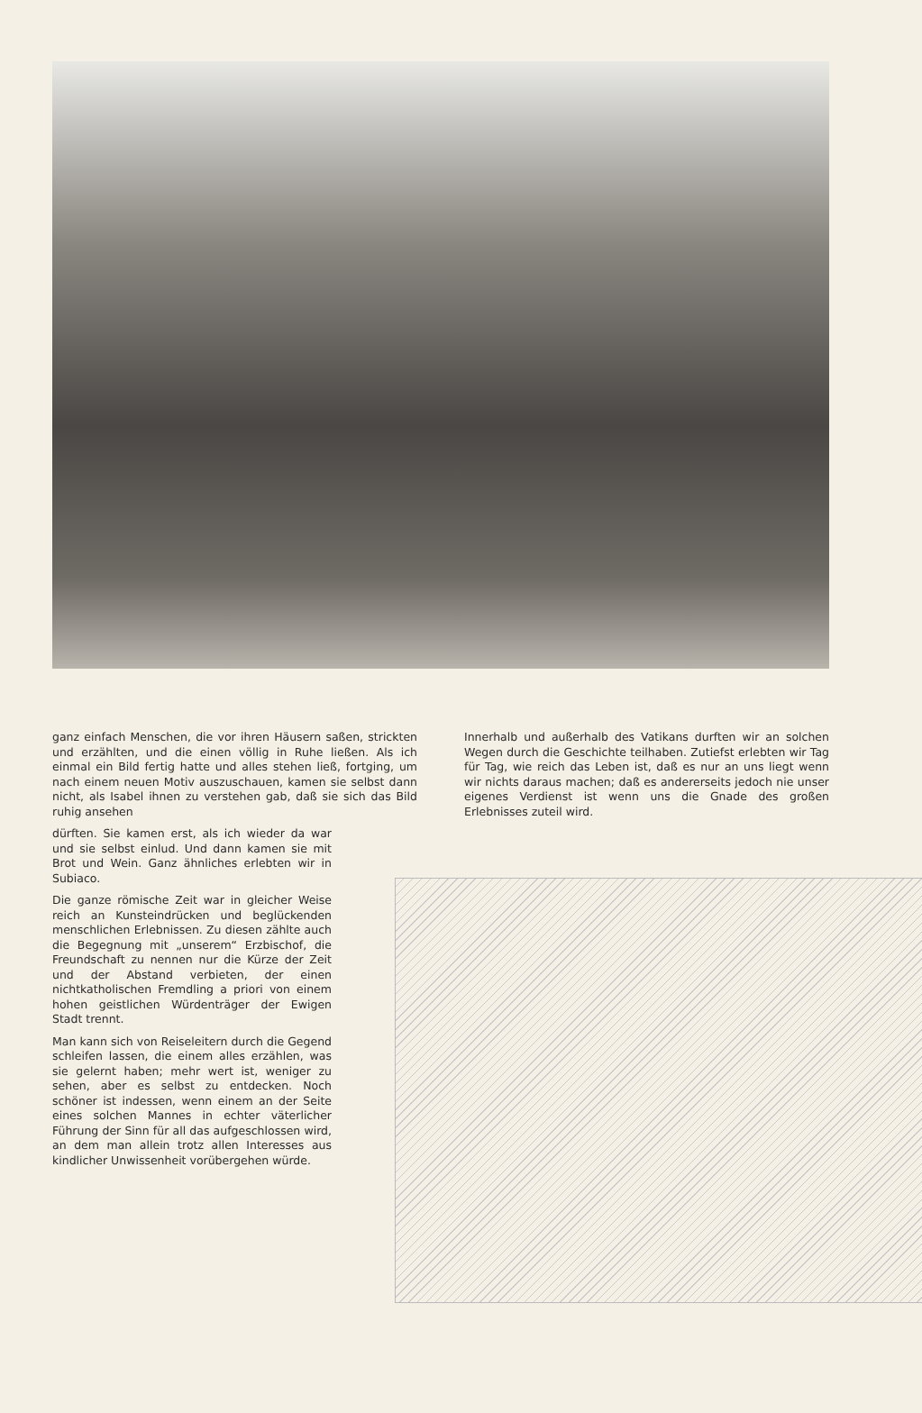ganz einfach Menschen, die vor ihren Häusern saßen, strickten und erzählten, und die einen völlig in Ruhe ließen. Als ich einmal ein Bild fertig hatte und alles stehen ließ, fortging, um nach einem neuen Motiv auszuschauen, kamen sie selbst dann nicht, als Isabel ihnen zu verstehen gab, daß sie sich das Bild ruhig ansehen
dürften. Sie kamen erst, als ich wieder da war und sie selbst einlud. Und dann kamen sie mit Brot und Wein. Ganz ähnliches erlebten wir in Subiaco.
Die ganze römische Zeit war in gleicher Weise reich an Kunsteindrücken und beglückenden menschlichen Erlebnissen. Zu diesen zählte auch die Begegnung mit „unserem“ Erzbischof, die Freundschaft zu nennen nur die Kürze der Zeit und der Abstand verbieten, der einen nichtkatholischen Fremdling a priori von einem hohen geistlichen Würdenträger der Ewigen Stadt trennt.
Man kann sich von Reiseleitern durch die Gegend schleifen lassen, die einem alles erzählen, was sie gelernt haben; mehr wert ist, weniger zu sehen, aber es selbst zu entdecken. Noch schöner ist indessen, wenn einem an der Seite eines solchen Mannes in echter väterlicher Führung der Sinn für all das aufgeschlossen wird, an dem man allein trotz allen Interesses aus kindlicher Unwissenheit vorübergehen würde.
Innerhalb und außerhalb des Vatikans durften wir an solchen Wegen durch die Geschichte teilhaben. Zutiefst erlebten wir Tag für Tag, wie reich das Leben ist, daß es nur an uns liegt wenn wir nichts daraus machen; daß es andererseits jedoch nie unser eigenes Verdienst ist wenn uns die Gnade des großen Erlebnisses zuteil wird.